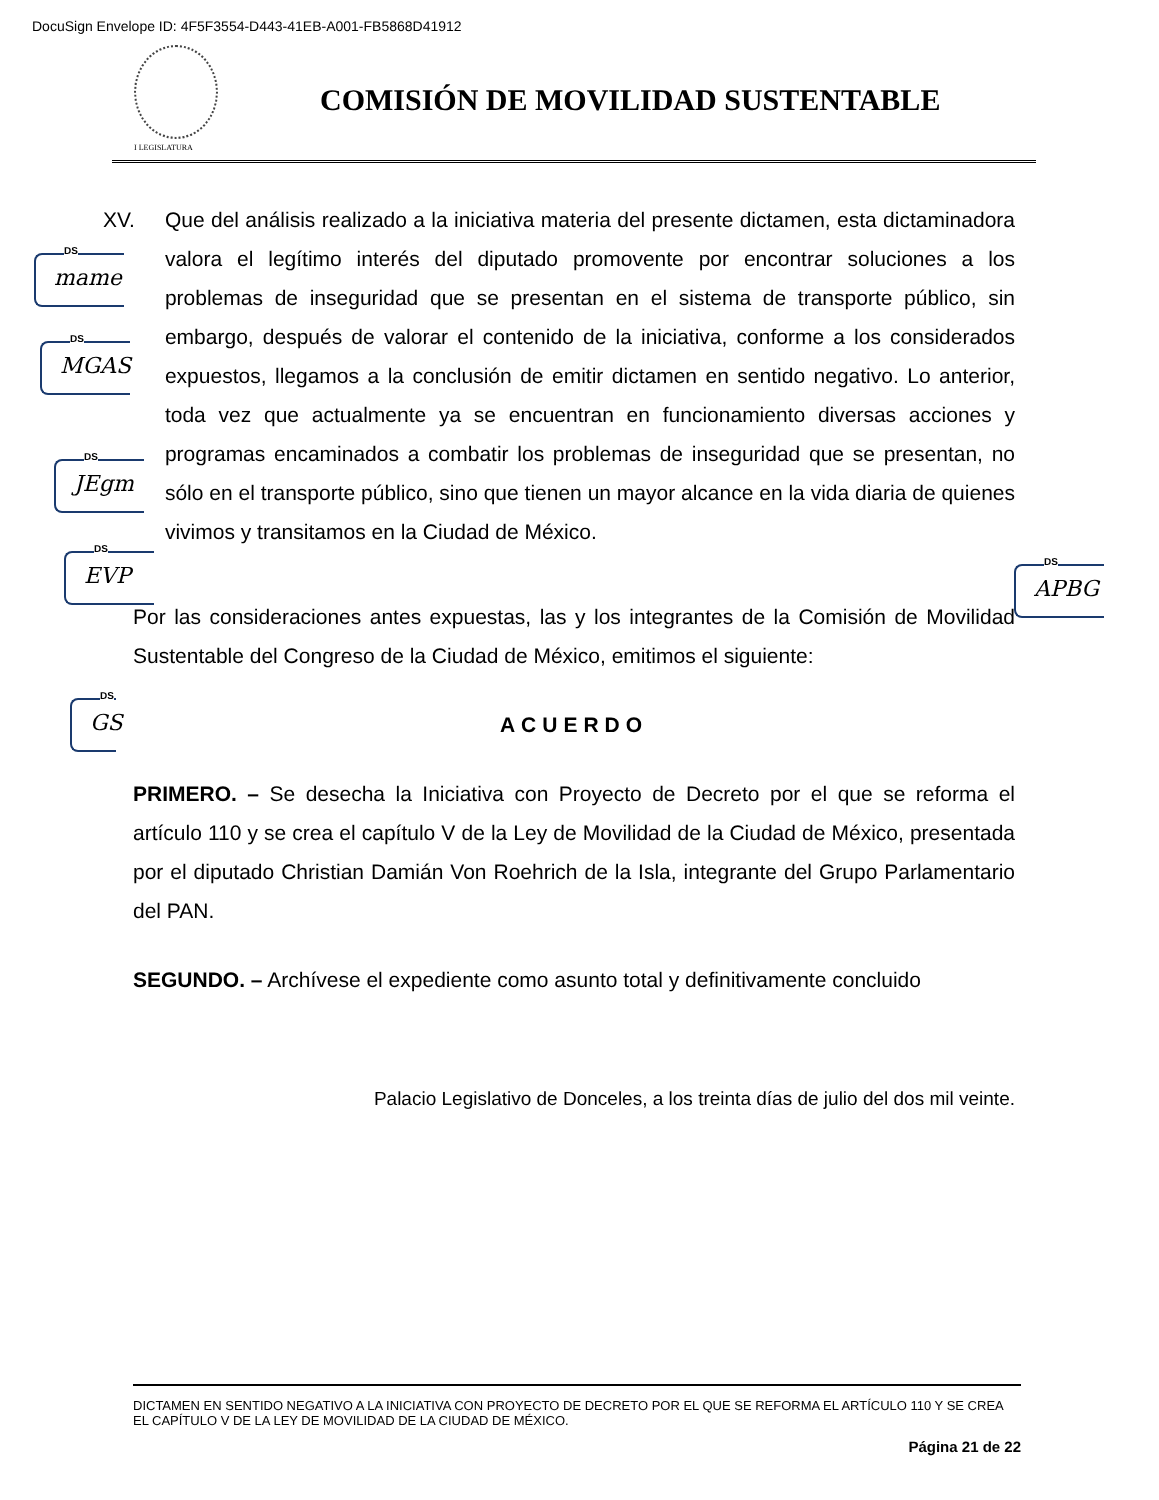DocuSign Envelope ID: 4F5F3554-D443-41EB-A001-FB5868D41912
I LEGISLATURA
COMISIÓN DE MOVILIDAD SUSTENTABLE
DS
mame
DS
MGAS
DS
JEgm
DS
EVP
DS
APBG
DS
GS
XV. Que del análisis realizado a la iniciativa materia del presente dictamen, esta dictaminadora valora el legítimo interés del diputado promovente por encontrar soluciones a los problemas de inseguridad que se presentan en el sistema de transporte público, sin embargo, después de valorar el contenido de la iniciativa, conforme a los considerados expuestos, llegamos a la conclusión de emitir dictamen en sentido negativo. Lo anterior, toda vez que actualmente ya se encuentran en funcionamiento diversas acciones y programas encaminados a combatir los problemas de inseguridad que se presentan, no sólo en el transporte público, sino que tienen un mayor alcance en la vida diaria de quienes vivimos y transitamos en la Ciudad de México.
Por las consideraciones antes expuestas, las y los integrantes de la Comisión de Movilidad Sustentable del Congreso de la Ciudad de México, emitimos el siguiente:
ACUERDO
PRIMERO. – Se desecha la Iniciativa con Proyecto de Decreto por el que se reforma el artículo 110 y se crea el capítulo V de la Ley de Movilidad de la Ciudad de México, presentada por el diputado Christian Damián Von Roehrich de la Isla, integrante del Grupo Parlamentario del PAN.
SEGUNDO. – Archívese el expediente como asunto total y definitivamente concluido
Palacio Legislativo de Donceles, a los treinta días de julio del dos mil veinte.
DICTAMEN EN SENTIDO NEGATIVO A LA INICIATIVA CON PROYECTO DE DECRETO POR EL QUE SE REFORMA EL ARTÍCULO 110 Y SE CREA EL CAPÍTULO V DE LA LEY DE MOVILIDAD DE LA CIUDAD DE MÉXICO.
Página 21 de 22